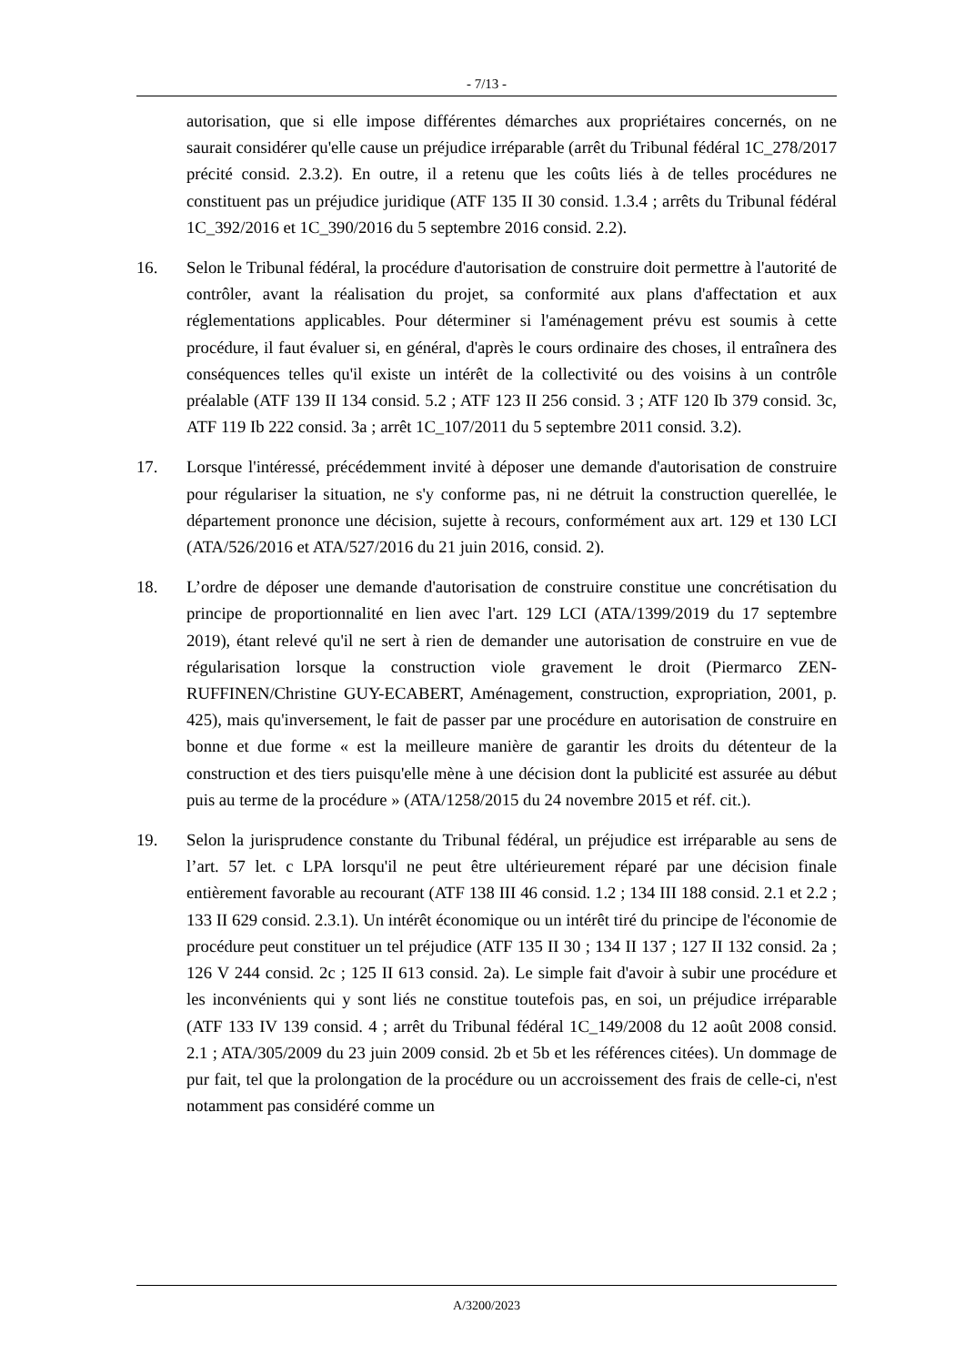- 7/13 -
autorisation, que si elle impose différentes démarches aux propriétaires concernés, on ne saurait considérer qu'elle cause un préjudice irréparable (arrêt du Tribunal fédéral 1C_278/2017 précité consid. 2.3.2). En outre, il a retenu que les coûts liés à de telles procédures ne constituent pas un préjudice juridique (ATF 135 II 30 consid. 1.3.4 ; arrêts du Tribunal fédéral 1C_392/2016 et 1C_390/2016 du 5 septembre 2016 consid. 2.2).
16. Selon le Tribunal fédéral, la procédure d'autorisation de construire doit permettre à l'autorité de contrôler, avant la réalisation du projet, sa conformité aux plans d'affectation et aux réglementations applicables. Pour déterminer si l'aménagement prévu est soumis à cette procédure, il faut évaluer si, en général, d'après le cours ordinaire des choses, il entraînera des conséquences telles qu'il existe un intérêt de la collectivité ou des voisins à un contrôle préalable (ATF 139 II 134 consid. 5.2 ; ATF 123 II 256 consid. 3 ; ATF 120 Ib 379 consid. 3c, ATF 119 Ib 222 consid. 3a ; arrêt 1C_107/2011 du 5 septembre 2011 consid. 3.2).
17. Lorsque l'intéressé, précédemment invité à déposer une demande d'autorisation de construire pour régulariser la situation, ne s'y conforme pas, ni ne détruit la construction querellée, le département prononce une décision, sujette à recours, conformément aux art. 129 et 130 LCI (ATA/526/2016 et ATA/527/2016 du 21 juin 2016, consid. 2).
18. L’ordre de déposer une demande d'autorisation de construire constitue une concrétisation du principe de proportionnalité en lien avec l'art. 129 LCI (ATA/1399/2019 du 17 septembre 2019), étant relevé qu'il ne sert à rien de demander une autorisation de construire en vue de régularisation lorsque la construction viole gravement le droit (Piermarco ZEN-RUFFINEN/Christine GUY-ECABERT, Aménagement, construction, expropriation, 2001, p. 425), mais qu'inversement, le fait de passer par une procédure en autorisation de construire en bonne et due forme « est la meilleure manière de garantir les droits du détenteur de la construction et des tiers puisqu'elle mène à une décision dont la publicité est assurée au début puis au terme de la procédure » (ATA/1258/2015 du 24 novembre 2015 et réf. cit.).
19. Selon la jurisprudence constante du Tribunal fédéral, un préjudice est irréparable au sens de l’art. 57 let. c LPA lorsqu'il ne peut être ultérieurement réparé par une décision finale entièrement favorable au recourant (ATF 138 III 46 consid. 1.2 ; 134 III 188 consid. 2.1 et 2.2 ; 133 II 629 consid. 2.3.1). Un intérêt économique ou un intérêt tiré du principe de l'économie de procédure peut constituer un tel préjudice (ATF 135 II 30 ; 134 II 137 ; 127 II 132 consid. 2a ; 126 V 244 consid. 2c ; 125 II 613 consid. 2a). Le simple fait d'avoir à subir une procédure et les inconvénients qui y sont liés ne constitue toutefois pas, en soi, un préjudice irréparable (ATF 133 IV 139 consid. 4 ; arrêt du Tribunal fédéral 1C_149/2008 du 12 août 2008 consid. 2.1 ; ATA/305/2009 du 23 juin 2009 consid. 2b et 5b et les références citées). Un dommage de pur fait, tel que la prolongation de la procédure ou un accroissement des frais de celle-ci, n'est notamment pas considéré comme un
A/3200/2023